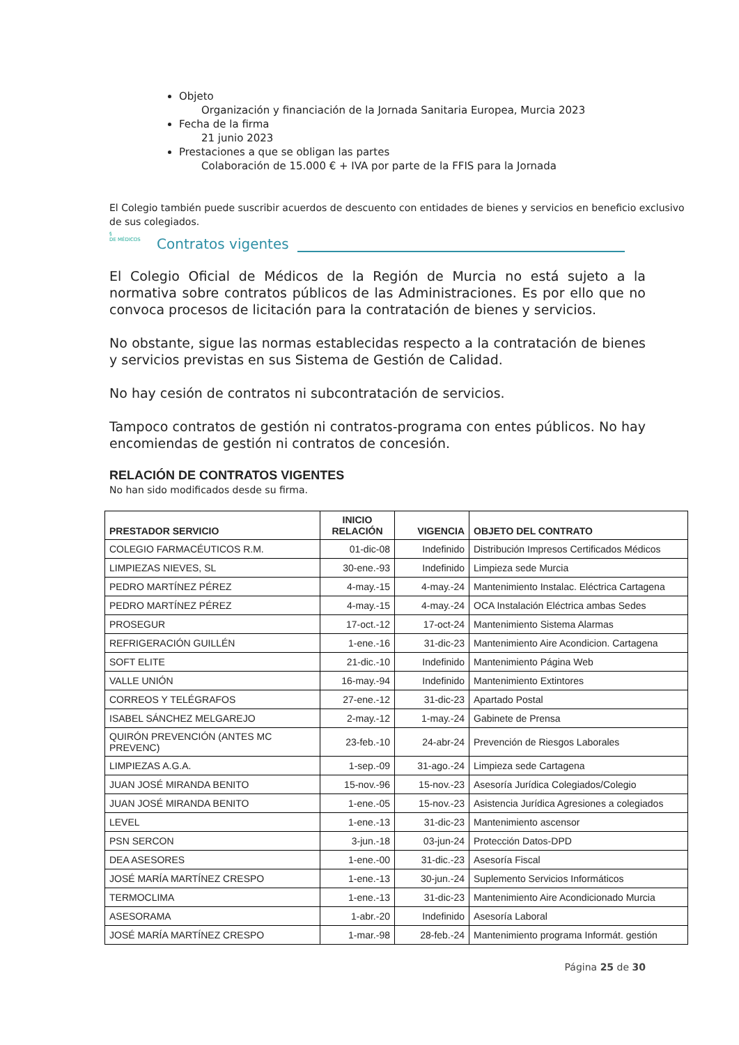Objeto
Organización y financiación de la Jornada Sanitaria Europea, Murcia 2023
Fecha de la firma
21 junio 2023
Prestaciones a que se obligan las partes
Colaboración de 15.000 € + IVA por parte de la FFIS para la Jornada
El Colegio también puede suscribir acuerdos de descuento con entidades de bienes y servicios en beneficio exclusivo de sus colegiados.
§
DE MÉDICOS
Contratos vigentes
El Colegio Oficial de Médicos de la Región de Murcia no está sujeto a la normativa sobre contratos públicos de las Administraciones. Es por ello que no convoca procesos de licitación para la contratación de bienes y servicios.
No obstante, sigue las normas establecidas respecto a la contratación de bienes y servicios previstas en sus Sistema de Gestión de Calidad.
No hay cesión de contratos ni subcontratación de servicios.
Tampoco contratos de gestión ni contratos-programa con entes públicos. No hay encomiendas de gestión ni contratos de concesión.
RELACIÓN DE CONTRATOS VIGENTES
No han sido modificados desde su firma.
| PRESTADOR SERVICIO | INICIO RELACIÓN | VIGENCIA | OBJETO DEL CONTRATO |
| --- | --- | --- | --- |
| COLEGIO FARMACÉUTICOS R.M. | 01-dic-08 | Indefinido | Distribución Impresos Certificados Médicos |
| LIMPIEZAS NIEVES, SL | 30-ene.-93 | Indefinido | Limpieza sede Murcia |
| PEDRO MARTÍNEZ PÉREZ | 4-may.-15 | 4-may.-24 | Mantenimiento Instalac. Eléctrica Cartagena |
| PEDRO MARTÍNEZ PÉREZ | 4-may.-15 | 4-may.-24 | OCA Instalación Eléctrica ambas Sedes |
| PROSEGUR | 17-oct.-12 | 17-oct-24 | Mantenimiento Sistema Alarmas |
| REFRIGERACIÓN GUILLÉN | 1-ene.-16 | 31-dic-23 | Mantenimiento Aire Acondicion. Cartagena |
| SOFT ELITE | 21-dic.-10 | Indefinido | Mantenimiento Página Web |
| VALLE UNIÓN | 16-may.-94 | Indefinido | Mantenimiento Extintores |
| CORREOS Y TELÉGRAFOS | 27-ene.-12 | 31-dic-23 | Apartado Postal |
| ISABEL SÁNCHEZ MELGAREJO | 2-may.-12 | 1-may.-24 | Gabinete de Prensa |
| QUIRÓN PREVENCIÓN (ANTES MC PREVENC) | 23-feb.-10 | 24-abr-24 | Prevención de Riesgos Laborales |
| LIMPIEZAS A.G.A. | 1-sep.-09 | 31-ago.-24 | Limpieza sede Cartagena |
| JUAN JOSÉ MIRANDA BENITO | 15-nov.-96 | 15-nov.-23 | Asesoría Jurídica Colegiados/Colegio |
| JUAN JOSÉ MIRANDA BENITO | 1-ene.-05 | 15-nov.-23 | Asistencia Jurídica Agresiones a colegiados |
| LEVEL | 1-ene.-13 | 31-dic-23 | Mantenimiento ascensor |
| PSN SERCON | 3-jun.-18 | 03-jun-24 | Protección Datos-DPD |
| DEA ASESORES | 1-ene.-00 | 31-dic.-23 | Asesoría Fiscal |
| JOSÉ MARÍA MARTÍNEZ CRESPO | 1-ene.-13 | 30-jun.-24 | Suplemento Servicios Informáticos |
| TERMOCLIMA | 1-ene.-13 | 31-dic-23 | Mantenimiento Aire Acondicionado Murcia |
| ASESORAMA | 1-abr.-20 | Indefinido | Asesoría Laboral |
| JOSÉ MARÍA MARTÍNEZ CRESPO | 1-mar.-98 | 28-feb.-24 | Mantenimiento programa Informát. gestión |
Página 25 de 30